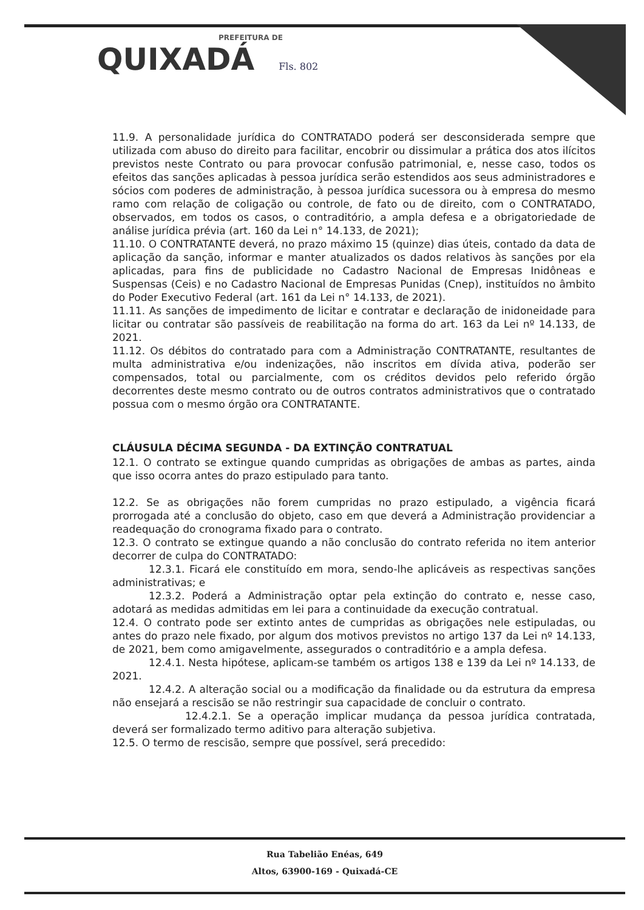PREFEITURA DE
QUIXADÁ Fls. 802
11.9. A personalidade jurídica do CONTRATADO poderá ser desconsiderada sempre que utilizada com abuso do direito para facilitar, encobrir ou dissimular a prática dos atos ilícitos previstos neste Contrato ou para provocar confusão patrimonial, e, nesse caso, todos os efeitos das sanções aplicadas à pessoa jurídica serão estendidos aos seus administradores e sócios com poderes de administração, à pessoa jurídica sucessora ou à empresa do mesmo ramo com relação de coligação ou controle, de fato ou de direito, com o CONTRATADO, observados, em todos os casos, o contraditório, a ampla defesa e a obrigatoriedade de análise jurídica prévia (art. 160 da Lei n° 14.133, de 2021);
11.10. O CONTRATANTE deverá, no prazo máximo 15 (quinze) dias úteis, contado da data de aplicação da sanção, informar e manter atualizados os dados relativos às sanções por ela aplicadas, para fins de publicidade no Cadastro Nacional de Empresas Inidôneas e Suspensas (Ceis) e no Cadastro Nacional de Empresas Punidas (Cnep), instituídos no âmbito do Poder Executivo Federal (art. 161 da Lei n° 14.133, de 2021).
11.11. As sanções de impedimento de licitar e contratar e declaração de inidoneidade para licitar ou contratar são passíveis de reabilitação na forma do art. 163 da Lei nº 14.133, de 2021.
11.12. Os débitos do contratado para com a Administração CONTRATANTE, resultantes de multa administrativa e/ou indenizações, não inscritos em dívida ativa, poderão ser compensados, total ou parcialmente, com os créditos devidos pelo referido órgão decorrentes deste mesmo contrato ou de outros contratos administrativos que o contratado possua com o mesmo órgão ora CONTRATANTE.
CLÁUSULA DÉCIMA SEGUNDA - DA EXTINÇÃO CONTRATUAL
12.1. O contrato se extingue quando cumpridas as obrigações de ambas as partes, ainda que isso ocorra antes do prazo estipulado para tanto.
12.2. Se as obrigações não forem cumpridas no prazo estipulado, a vigência ficará prorrogada até a conclusão do objeto, caso em que deverá a Administração providenciar a readequação do cronograma fixado para o contrato.
12.3. O contrato se extingue quando a não conclusão do contrato referida no item anterior decorrer de culpa do CONTRATADO:
12.3.1. Ficará ele constituído em mora, sendo-lhe aplicáveis as respectivas sanções administrativas; e
12.3.2. Poderá a Administração optar pela extinção do contrato e, nesse caso, adotará as medidas admitidas em lei para a continuidade da execução contratual.
12.4. O contrato pode ser extinto antes de cumpridas as obrigações nele estipuladas, ou antes do prazo nele fixado, por algum dos motivos previstos no artigo 137 da Lei nº 14.133, de 2021, bem como amigavelmente, assegurados o contraditório e a ampla defesa.
12.4.1. Nesta hipótese, aplicam-se também os artigos 138 e 139 da Lei nº 14.133, de 2021.
12.4.2. A alteração social ou a modificação da finalidade ou da estrutura da empresa não ensejará a rescisão se não restringir sua capacidade de concluir o contrato.
12.4.2.1. Se a operação implicar mudança da pessoa jurídica contratada, deverá ser formalizado termo aditivo para alteração subjetiva.
12.5. O termo de rescisão, sempre que possível, será precedido:
Rua Tabelião Enéas, 649
Altos, 63900-169 - Quixadá-CE